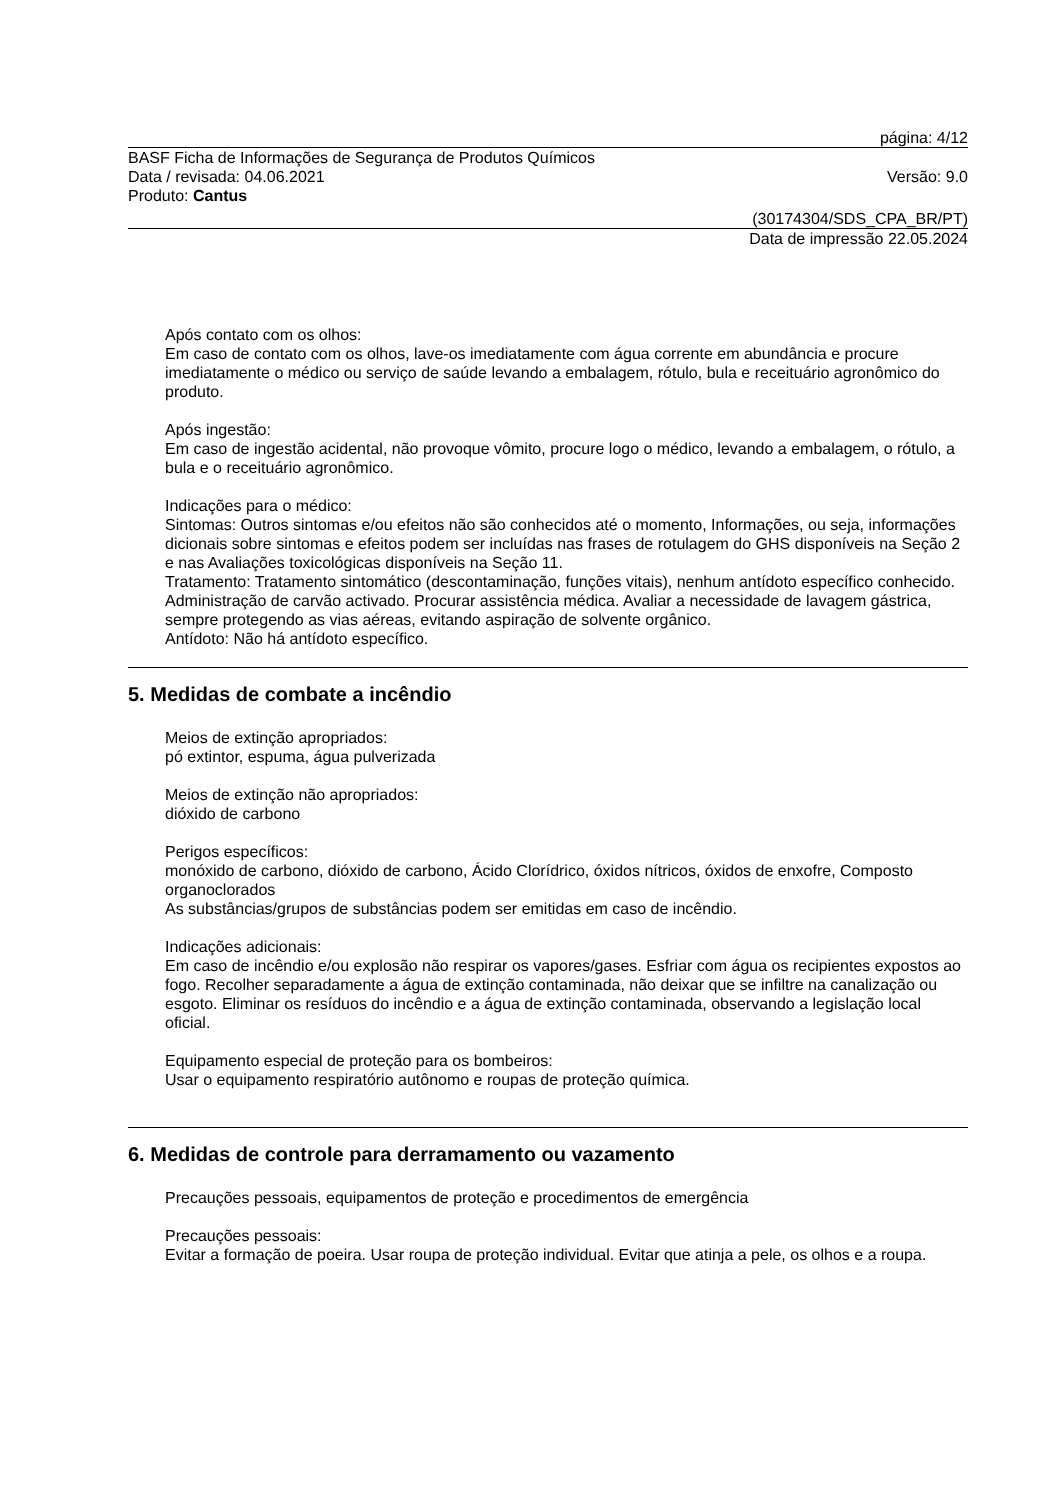página: 4/12
BASF Ficha de Informações de Segurança de Produtos Químicos
Data / revisada: 04.06.2021 Versão: 9.0
Produto: Cantus
(30174304/SDS_CPA_BR/PT)
Data de impressão 22.05.2024
Após contato com os olhos:
Em caso de contato com os olhos, lave-os imediatamente com água corrente em abundância e procure imediatamente o médico ou serviço de saúde levando a embalagem, rótulo, bula e receituário agronômico do produto.
Após ingestão:
Em caso de ingestão acidental, não provoque vômito, procure logo o médico, levando a embalagem, o rótulo, a bula e o receituário agronômico.
Indicações para o médico:
Sintomas: Outros sintomas e/ou efeitos não são conhecidos até o momento, Informações, ou seja, informações dicionais sobre sintomas e efeitos podem ser incluídas nas frases de rotulagem do GHS disponíveis na Seção 2 e nas Avaliações toxicológicas disponíveis na Seção 11.
Tratamento: Tratamento sintomático (descontaminação, funções vitais), nenhum antídoto específico conhecido. Administração de carvão activado. Procurar assistência médica. Avaliar a necessidade de lavagem gástrica, sempre protegendo as vias aéreas, evitando aspiração de solvente orgânico.
Antídoto: Não há antídoto específico.
5. Medidas de combate a incêndio
Meios de extinção apropriados:
pó extintor, espuma, água pulverizada
Meios de extinção não apropriados:
dióxido de carbono
Perigos específicos:
monóxido de carbono, dióxido de carbono, Ácido Clorídrico, óxidos nítricos, óxidos de enxofre, Composto organoclorados
As substâncias/grupos de substâncias podem ser emitidas em caso de incêndio.
Indicações adicionais:
Em caso de incêndio e/ou explosão não respirar os vapores/gases. Esfriar com água os recipientes expostos ao fogo. Recolher separadamente a água de extinção contaminada, não deixar que se infiltre na canalização ou esgoto. Eliminar os resíduos do incêndio e a água de extinção contaminada, observando a legislação local oficial.
Equipamento especial de proteção para os bombeiros:
Usar o equipamento respiratório autônomo e roupas de proteção química.
6. Medidas de controle para derramamento ou vazamento
Precauções pessoais, equipamentos de proteção e procedimentos de emergência
Precauções pessoais:
Evitar a formação de poeira. Usar roupa de proteção individual. Evitar que atinja a pele, os olhos e a roupa.